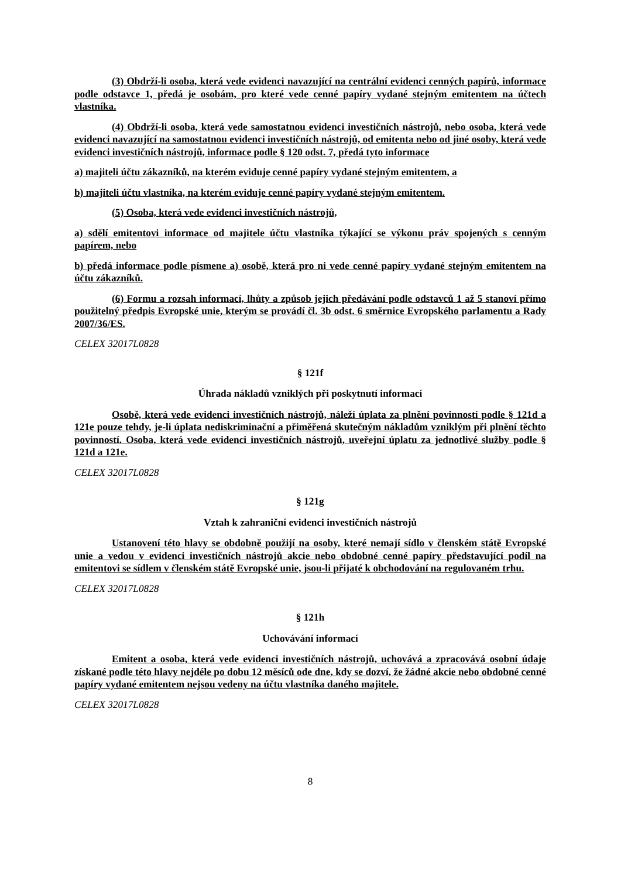(3) Obdrží-li osoba, která vede evidenci navazující na centrální evidenci cenných papírů, informace podle odstavce 1, předá je osobám, pro které vede cenné papíry vydané stejným emitentem na účtech vlastníka.
(4) Obdrží-li osoba, která vede samostatnou evidenci investičních nástrojů, nebo osoba, která vede evidenci navazující na samostatnou evidenci investičních nástrojů, od emitenta nebo od jiné osoby, která vede evidenci investičních nástrojů, informace podle § 120 odst. 7, předá tyto informace
a) majiteli účtu zákazníků, na kterém eviduje cenné papíry vydané stejným emitentem, a
b) majiteli účtu vlastníka, na kterém eviduje cenné papíry vydané stejným emitentem.
(5) Osoba, která vede evidenci investičních nástrojů,
a) sdělí emitentovi informace od majitele účtu vlastníka týkající se výkonu práv spojených s cenným papírem, nebo
b) předá informace podle písmene a) osobě, která pro ni vede cenné papíry vydané stejným emitentem na účtu zákazníků.
(6) Formu a rozsah informací, lhůty a způsob jejich předávání podle odstavců 1 až 5 stanoví přímo použitelný předpis Evropské unie, kterým se provádí čl. 3b odst. 6 směrnice Evropského parlamentu a Rady 2007/36/ES.
CELEX 32017L0828
§ 121f
Úhrada nákladů vzniklých při poskytnutí informací
Osobě, která vede evidenci investičních nástrojů, náleží úplata za plnění povinností podle § 121d a 121e pouze tehdy, je-li úplata nediskriminační a přiměřená skutečným nákladům vzniklým při plnění těchto povinností. Osoba, která vede evidenci investičních nástrojů, uveřejní úplatu za jednotlivé služby podle § 121d a 121e.
CELEX 32017L0828
§ 121g
Vztah k zahraniční evidenci investičních nástrojů
Ustanovení této hlavy se obdobně použijí na osoby, které nemají sídlo v členském státě Evropské unie a vedou v evidenci investičních nástrojů akcie nebo obdobné cenné papíry představující podíl na emitentovi se sídlem v členském státě Evropské unie, jsou-li přijaté k obchodování na regulovaném trhu.
CELEX 32017L0828
§ 121h
Uchovávání informací
Emitent a osoba, která vede evidenci investičních nástrojů, uchovává a zpracovává osobní údaje získané podle této hlavy nejdéle po dobu 12 měsíců ode dne, kdy se dozví, že žádné akcie nebo obdobné cenné papíry vydané emitentem nejsou vedeny na účtu vlastníka daného majitele.
CELEX 32017L0828
8